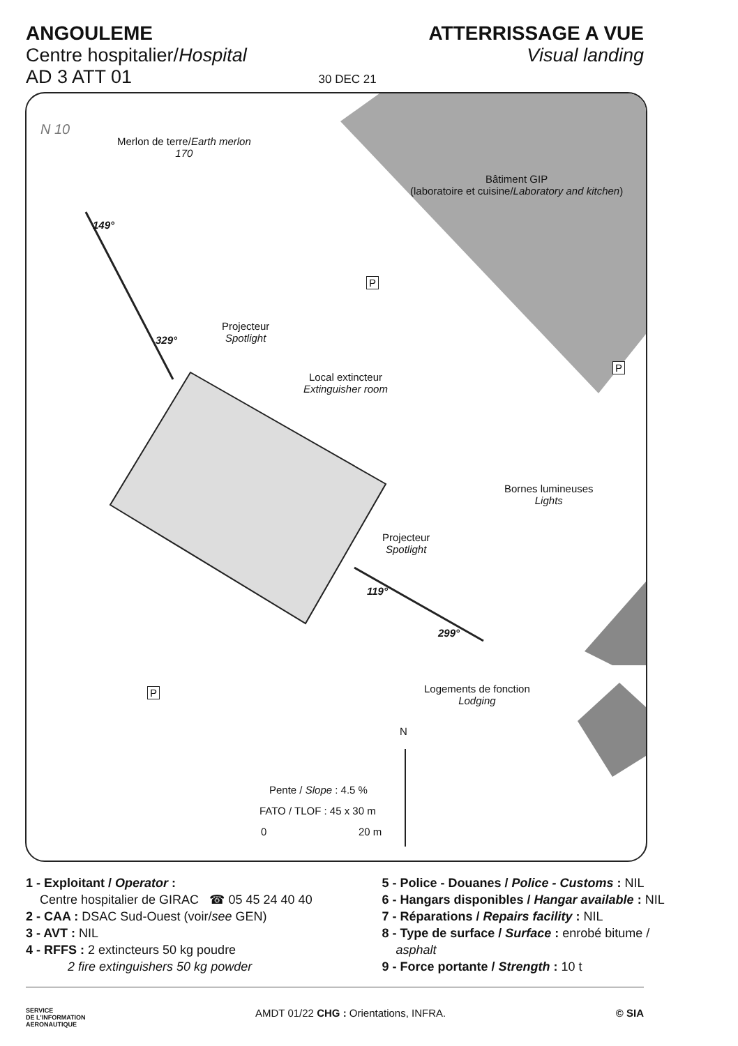ANGOULEME
Centre hospitalier/Hospital
AD 3 ATT 01 30 DEC 21
ATTERRISSAGE A VUE
Visual landing
Merlon de terre/Earth merlon
170
Bâtiment GIP
(laboratoire et cuisine/Laboratory and kitchen)
149°
329°
Projecteur
Spotlight
Local extincteur
Extinguisher room
P
P
P
Bornes lumineuses
Lights
Projecteur
Spotlight
119°
299°
Logements de fonction
Lodging
N
Pente / Slope : 4.5 %
FATO / TLOF : 45 x 30 m
0 20 m
N 10
1 - Exploitant / Operator :
Centre hospitalier de GIRAC ☎ 05 45 24 40 40
2 - CAA : DSAC Sud-Ouest (voir/see GEN)
3 - AVT : NIL
4 - RFFS : 2 extincteurs 50 kg poudre
2 fire extinguishers 50 kg powder
5 - Police - Douanes / Police - Customs : NIL
6 - Hangars disponibles / Hangar available : NIL
7 - Réparations / Repairs facility : NIL
8 - Type de surface / Surface : enrobé bitume /
asphalt
9 - Force portante / Strength : 10 t
SERVICE
DE L'INFORMATION
AERONAUTIQUE
AMDT 01/22 CHG : Orientations, INFRA.
© SIA